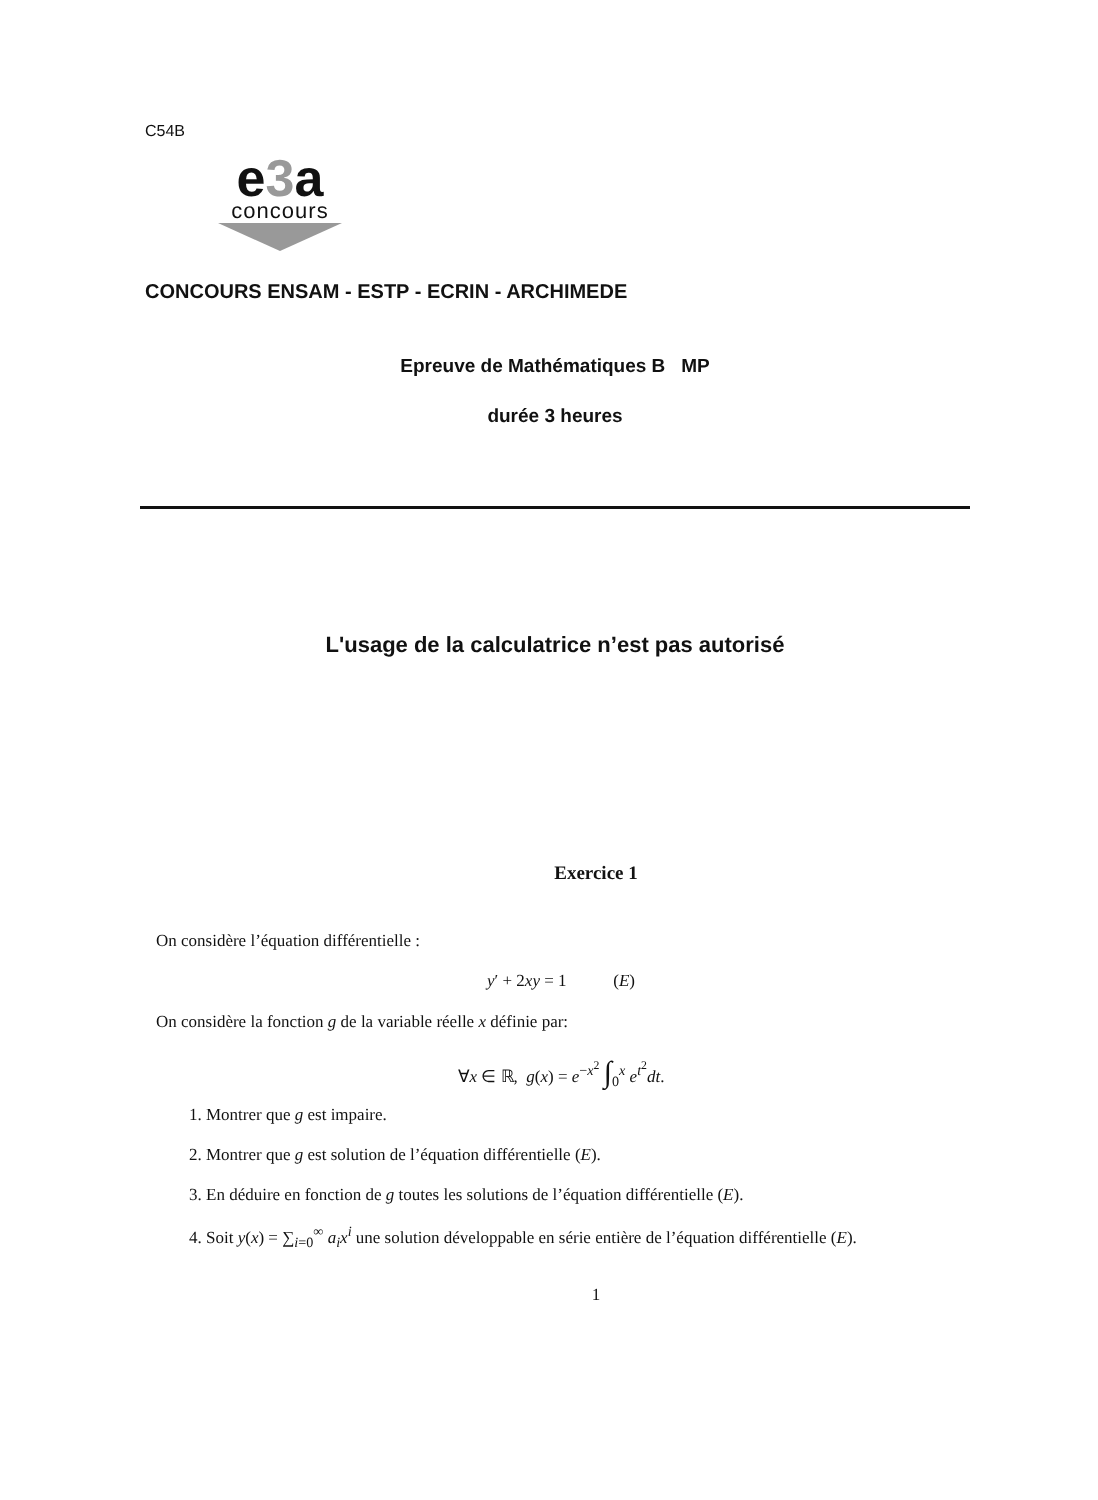C54B
e3a
concours
CONCOURS ENSAM - ESTP - ECRIN - ARCHIMEDE
Epreuve de Mathématiques B MP
durée 3 heures
L'usage de la calculatrice n’est pas autorisé
Exercice 1
On considère l’équation différentielle :
y′ + 2xy = 1 (E)
On considère la fonction g de la variable réelle x définie par:
∀x ∈ ℝ, g(x) = e<sup>−x<sup>2</sup></sup> ∫<sub>0</sub><sup>x</sup> e<sup>t<sup>2</sup></sup>dt.
1. Montrer que g est impaire.
2. Montrer que g est solution de l’équation différentielle (E).
3. En déduire en fonction de g toutes les solutions de l’équation différentielle (E).
4. Soit y(x) = ∑<sub>i=0</sub><sup>∞</sup> a<sub>i</sub>x<sup>i</sup> une solution développable en série entière de l’équation différentielle (E).
1